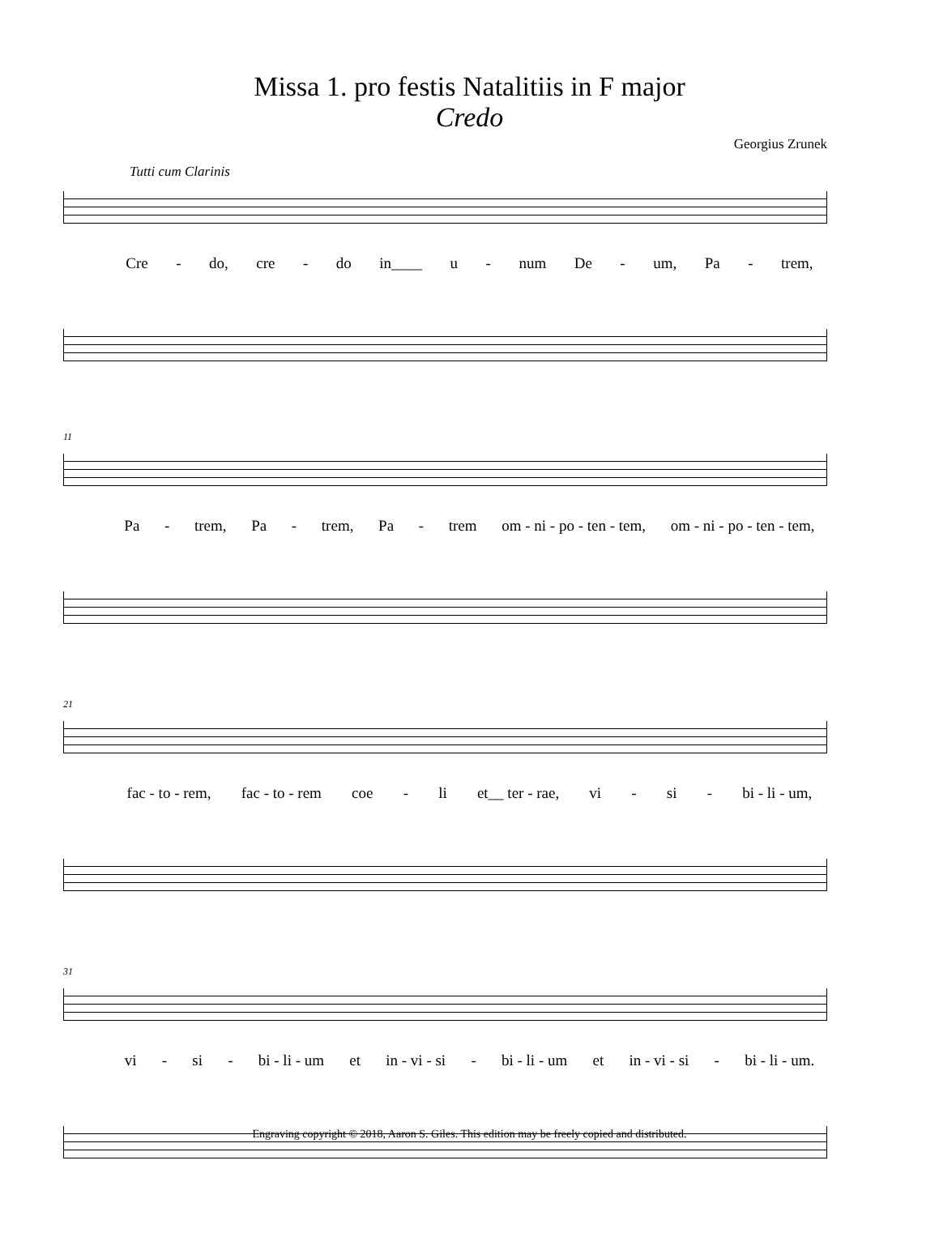Missa 1. pro festis Natalitiis in F major
Credo
Georgius Zrunek
Tutti cum Clarinis
Cre - do, cre - do in____ u - num De - um, Pa - trem,
11
Pa - trem, Pa - trem, Pa - trem om - ni - po - ten - tem, om - ni - po - ten - tem,
21
fac - to - rem, fac - to - rem coe - li et__ ter - rae, vi - si - bi - li - um,
31
vi - si - bi - li - um et in - vi - si - bi - li - um et in - vi - si - bi - li - um.
Engraving copyright © 2018, Aaron S. Giles. This edition may be freely copied and distributed.